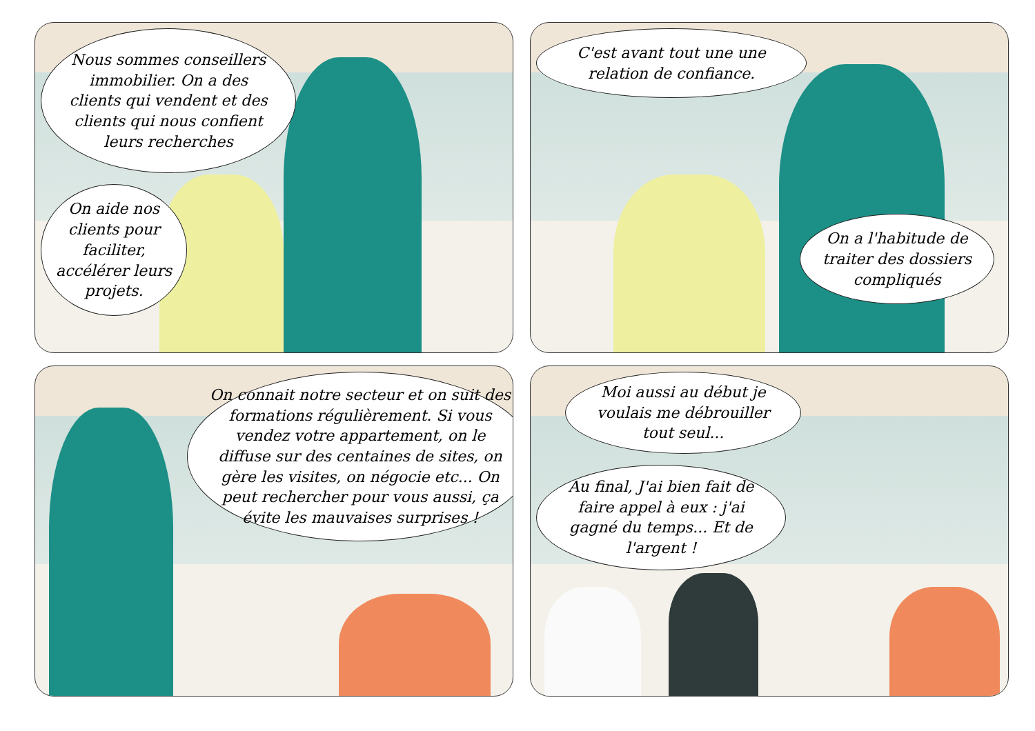Nous sommes conseillers immobilier. On a des clients qui vendent et des clients qui nous confient leurs recherches
On aide nos clients pour faciliter, accélérer leurs projets.
C'est avant tout une une relation de confiance.
On a l'habitude de traiter des dossiers compliqués
On connait notre secteur et on suit des formations régulièrement. Si vous vendez votre appartement, on le diffuse sur des centaines de sites, on gère les visites, on négocie etc... On peut rechercher pour vous aussi, ça évite les mauvaises surprises !
Moi aussi au début je voulais me débrouiller tout seul...
Au final, J'ai bien fait de faire appel à eux : j'ai gagné du temps... Et de l'argent !